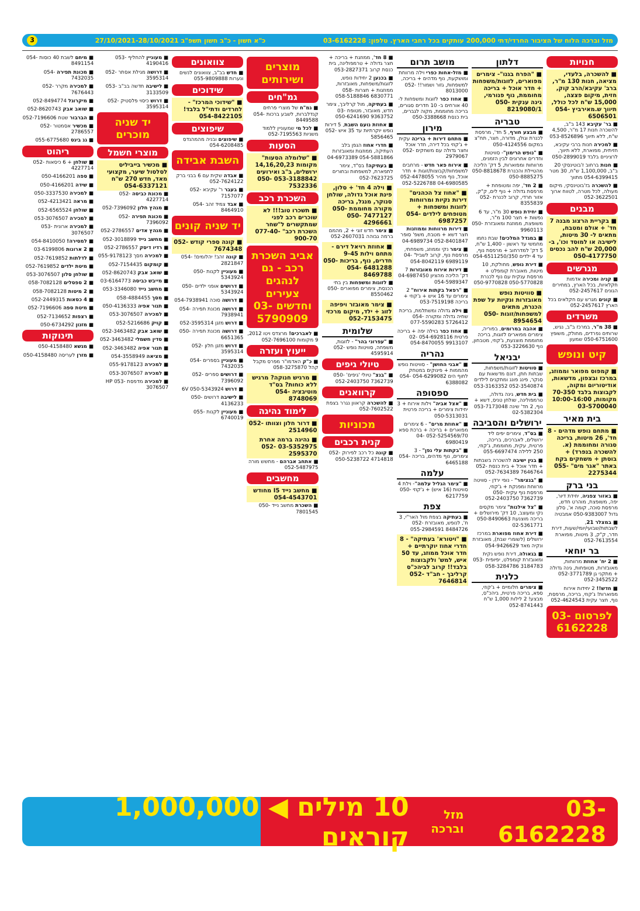מזל וברכה הלוח של הציבור החרדי/דתי 200,000 עותקים בכל רחבי הארץ. טלפון: 03-6162228 כ"א חשון - כ"ב חשון תשפ"ב 27/10/2021-28/10/2021 3
חנויות
■ להשכרה, בלעדי, מציאה, חנות 130 מ"ר, ברב' עקיבא/הרב קוק, חזית, מיקום פצצה, 15,000 ש"ח לכל כולל, תיווך ש.מאירביץ 054-6506501
■ בר' עקיבא 143 ב"ב, להשכרה חנות 17 מ"ר, 4,500 ש"ח, ללא תיווך 053-8526896
■ למכירה חנות ברבי עקיבא, חזיתית, מפוארת, ללא תיווך, לרציניים בלבד 050-2899019
■ חנות ברחוב ז'בוטינסקי 20 ב"ב, 1,100,000 ש"ח, 30 מטר 054-6399415 מתווך
■ להשכרה בז'בוטינסקי, מיקום מעולה, לכל מטרה, לטווח ארוך 052-3622501
מבנים
■ בקריית הרצוג מבנה 7 חד' + אולם ומטבח, מתאים ל- 30 מיטות, לישיבה או למוסד וכו', ב- 20,000 ש"ח להב נכסים 050-4177750
מגרשים
■ קניה ומכירה אדמות חקלאיות, בכל הארץ, במחירים הגונים 052-2457617
■ קונים מגרש עם חקלאים בכל הארץ 052-2457617
משרדים
■ 38 מ"ר, במרכז ב"ב, נגיש, שרותים נפרדים, מחולק, משופץ 050-6751600 שמעון
קיט ונופש
■ קמפוס מפואר וממוזג, במרכז ובצפון, מדשאות, אודיטוריום ומקוה, לקבוצות בלבד 70-350 מקומות, 10:00-16:00 03-5700040
בית מאיר
■ מתחם נופש מדהים - 8 חד', 26 מיטות, בריכה סגורה ומחוממת (א. להשכרה בנפרד) + בוסתן + משחקים בקח באתר "אגר מים" 055-2275344
בני ברק
■ באזור צפניה, יחידת דיור, יפה, משופצת, מוהרט חדש, מרפסת סוכה, קומה א', סלון גדול 050-9383007 אמבטיה
■ במצלר 21, לשבתות/שבועי/יומי/שעות, דירת חדר, ק"ק, 3 מיטות, מפוארת 052-7613554
בר יוחאי
■ 2 יח' אחוזת מרווחות, מאובזרות, מטופחות, גינה גדולה + מתקני גן 052-3771789 052-3452522
■ חדש!! 2 יחידות אירוח מפוארות! ג'קוזי, בריכה, מרפסת, נוף, חצר עקית 052-4624543
לפרסום 03-6162228
דלתון
■ "הפרח בגנו"- צימרים מפוארים, לזוגות/משפחות + חדר אוכל + בריכה מחוממת, נוף פנורמי, גינה ענקית 050-8219080/1
טבריה
■ מבצע חורף, 5 חד', מרפסת לכנרת וגולן, מדורה, חצר, תח"צ במקום 050-4124556
■ "נופש הרימון"- סוויטות וחדרים אחרונים לבין הזמנים, מרווחות ומפוארות, 5 דק' הליכה מהטיילת והכנרת 050-8818678 050-8885275
■ 2 חד', יפה ומטופחת + מרפסת גדולה + נוף לים, ק"ק, אזור חרדי, קרוב לכנרת 052-8355839
■ יחידת נופש 30 מ"ר, עד 6 נפשות + חצר 100 מ"ר, משופצת, ממוזגת ומאובזרת 050-9960113
■ במגדל המלכים! שבת נחמו מחמשי עד ראשון - 1,400 ש"ח, 5 דק' למדרחוב + מרפסת נוף, עד 4 ילדים 054-6511250/350
■ דירת נופש, מחולקת, 10 מיטות, מאוברת קומפלט + מרפסת ענקית עם נוף לכנרת 050-5770828 050-9770828
■ סוויטות נופש מאובזרות ונקיות על שפת הכנרת, מתאים למשפחות/זוגות 050-8954654
■ אהבה במרומים, בפוריה, צימרים מפוארים לזוגות, בריכה מחוממת מוצנעת, ג'קוזי, מטבחון, נוף 053-3226630
יבניאל
■ סוויטות לזוגות/משפחות, שבתות חתן, דונם מדשאות עם סנקר, פינג פונג ומתקנים לילדים 052-3540874 053-3163352
■ בית חדש, גינה גדולה, טרמפולינה, שולחן טניס, דשא + נוף, 2 חד' שינה 053-7173048 02-5382304
ירושלים והסביבה
■ בס"ד, צימרים יפים ליד ירושלים, לאברכים, בריכה, פרטית, עקית, מחוממת, ג'קוזי, 250 ללילה 055-6697474
■ בנין ישיבה להשכרה בשבתות + חדר אוכל + בית כנסת 052-7646764 052-7634389
■ "בנצימר" - נופי ירדן - סוויטה מרווחת ומפנקת + ג'קוזי, מרפסת נוף עקית 050-7362739 052-2403750
■ "צל אילנות" צימר מקסים נקי ומעוצב, 10 דק' מירושלים + בריכה מוצנעת 050-8490663 02-5361771
■ דירת אחוז מפוארת במרכז ירושלים (לשומרי שבת), מאובזרת ונקיה מאד 054-9426629
■ בגאולה, דירת נופש נקית ומאובזרת קומפלט, יפיופית 053-3184783 058-3284786
כלנית
■ צימרים חלומיים + ג'קוזי, ספא, בריכה פרטית, ביהכ"ס, מבצע! 2 לילות 1,000 ש"ח 052-8741443
מושב תרום
■ מזל-אחות כפרי וילה מרווחת ומושקעת, נוף מדהים + בריכה, למשפחות, גזור ושמור!! 052-8013000
■ אחוז כפר לזוגות ומשפחות ל- 40 אורחים ב- 10 חדרים סגורים, בריכה מחוממת, מקוה לגברים, בית כנסת 050-3388668
מירון
■ מתחם דירות + בריכה עקית + ג'קוזי בכל דירה, חדר אוכל וחצר גדולה עם משחקים 052-2979067
■ אירוח פאר חדש - מרחבים למשפחות/קבוצות/זוגות + חדר אוכל, נוף מהיר 052-4478055 04-6980585 052-5226788
■ "אחוז צל הכהנים" דירות נקיות ומרווחות לזוגות ומשפחות + מטופחים לילדים 054-6987257
■ דירות מרווחות וממוזגות חצר דשא + מטבח, משפ' סופר 052-8401847 04-6989734
■ צימר נקי וממוזג, משפחתי, מרפסת נוף, קרוב לשביל' 04-6989119 054-8042119
■ דירות אירוח מאובזרות 7 דק' הליכה מהציון 04-6987450 054-5989347
■ "רפאל בקתות אירוח" 2 צימרים עד 16 איש + ג'קוזי + בריכה 053-7519198
■ וילה גדולה ומשתלמת, בריכת שחיה גדולה ומקורה 054-5726412 077-5590283
■ אחוז כפר בוילה יפה + בריכה פרטית 054-6928116 02-9913107 054-8470055
נהריה
■ "אבני החושן" - סוויטות נופש מהממות + פינוקים במטחק לחוף הים 054-6299082 054-6388082
ספסופה
■ "אצל אביה" וילות אירוח + 3 יחידות צימרים + בריכה פרטית 050-5313031
■ "אחוזת מרים" - 6 צימרים מפוארים + בריכה + ברכת ספא 052-5254569/70 04-6980419
■ "בקתות עלי גפן" - 3 צימרים, נוף מדהים, בריכה 054-6465188
עלמה
■ "צימר הגליל עלמה"- וילת 4 סוויטות (16 איש) + ג'קוזי 050-6217759
צפת
■ בעתיקה בצפת מול האר"י, 3 ח', לנופש, מאובזרת 052-8484726 055-2984591
■ "ויטורא' בעתיקה" - 8 חדרי אחוז יוקרתיים + חדר אוכל ממוזג, עד 50 איש, למש' ולקבוצות בלבד!! קרוב לביהכ"ס קרליבך - חב"ד 052-7646814
■ 8 חד', ממוזגת + בריכה + חצר גדולה + טרמפולינה, בית כנסת קרוב 053-2827371
■ בכנען 2 יחידות נופש, לזוגות/משפחות, מאובזרות, ממוזגות + חצרות 058-6830771 058-5188846
■ בעתיקה, מול קרליבך, צימר חדש, מאובזר, מטופח 03-9363752 050-6241690
■ אחוזת נועם השבת, 5 דירות נופש יוקרתיות עד 35 איש 052-5856465
■ חדרי אחוז הגפן בלב העתיקה, ממוזגות ומאובזרות 054-5881866 04-6973389
■ בעתיקה! בס"ד, צימר לתפארת, למשפחות ובחורים 052-7623725
■ וילה 4 חד' + סלון, פינת אוכל גדולה, שולחן סנוקר, מנגל, בריכה מקורה מחוממת 050-7477127 050-4296661
■ צימר חדש זוגי + 2, מהמם ברמה גבוהה 052-2607031
■ אחוזת רויאל דירם - מתחם וילות 9-45 חדרים, נוף, בריכות 050-6481288 054-8469788
■ לזוגות ומשפחות בין בתי הכנסת, צימרים מפוארים 050-8550462
■ צימר מאובזר ויפיפה לזוג + ילד, מיקום מרכזי 052-7153475
שלומית
■ "עפרוני בהר" - לזוגות, משפחה, סוויטות נופש 052-4595914
טיולי גיפים
■ "בנצ" טיולי 'גיפים' 050-7362739 052-2403750
קרוואנים
■ להשכרה קראוון נגרר בצפת 052-7602522
מכוניות
קנית רכבים
■ קונה כל רכב לפירוק 052-4714818 050-5238722
מוצרים ושירותים
גמ"חים
■ גמ"ח של מוצרי פרחים קנדלברות, לשבע ברכות 054-8449588
■ לכל מי שמעוניין ללמוד משניות 052-7195563
הסעות
■ "שלומלה הסעות" מקומות 14,16,20,23 ירושלים, ב"ב ואירועים 053-3188842 050-7532336
השכרת רכב
■ תשכרו טוב!!! לא שוכרים רכב לפני שמתקשרים ל"שחר השכרת רכב" 077-40-900-70
אביב השכרת רכב - גם לנהגים צעירים וחדשים 03-5790909
■ לאברכים! מרצדס ויטו 2012, 9 מקומות 052-7696100
ייעוץ ועזרה
■ כ"ק האדמו"ר מפרס מקבל קהל 058-3275870
■ מרגיש חנוקה? מרגיש ללא כוחות? בס"ד מוטיבציה 054-8748069
לימוד נהיגה
■ דרור חלון וצוותו 052-2514960
■ נהיגה ברמה אחרת 03-5352975 052-2595370
■ אתחב אברהם - מחשש מורה 052-5487975
מחשבים
■ מחשב נייד I5 מחודש 054-4543701
■ השכרת מחשב נייד 050-7801545
צוואונים
■ חדש בב"ב, צוואונים לנשים ונערות 055-9809888
שידוכים
■ "שידוכי המרכז" - לחרדים ודתי"ל בלבד! 054-8422105
שיפוצים
■ שיפוצים ובניה מהמהנדס 054-6208485
השבת אבידה
■ אבדה שקית עם 6 בבני ברק 052-7624122
■ בעבר ר' עקיבא 052-7157077
■ אבד צמיד זהב 054-8464910
יד שניה קונים
■ קונה ספרי קודש 052-7674348
■ קונה זהב! יהלומים! 054-2821847
■ מעוניין לקנות 050-5343924
■ דרושים אופני ילדים 050-5343924
■ דרושה סוכה 054-7938941
■ דרושה מכונת תפירה 054-7938941
■ דרוש מזגן 052-3595314
■ דרושה מכונת תפירה 050-6651365
■ דרוש מזגן חלון 052-3595314
■ מעוניין בספרים 054-7432035
■ דרושים ספרים 052-7396092
■ דרוש 6V 050-5343924
■ לישיבה דרושים 050-4136233
■ מעוניין לקנות 055-6740019
■ מעוניין להחליף 053-4190416
■ דרושה מגילת אסתר 052-3595314
■ לישיבה חדשה בב"ב 053-3133509
■ דרוש כיסוי פלסטיק 052-3595314
יד שניה מוכרים
מוצרי חשמל
■ מכשיר בייביליס לסלסול שיער, מקצועי מאד, חדש 270 ש"ח 054-6337121
■ מכונת כביסה 052-4227714
■ מגהץ חלון 052-7396092
■ מכונת תפירה 052-7396092
■ מגהץ אדים 052-2786557
■ מחשב נייד 052-3018899
■ רדיו דיסק 052-2786557
■ למכירה מסך 055-9178123
■ קומקום 052-7154435
■ שואב אבק 052-8620743
■ מייבש כביסה 03-6164773
■ מחשב נייד 053-3346080
■ מסך 058-4884455
■ תנור אפיה 050-4136333
■ למכירה 053-3076507
■ קויק 052-5216686
■ שואב אבק 052-3463482
■ סדין חשמלי 052-3463482
■ תנור אפיה 052-3463482
■ מציאה 054-3558949
■ למכירה 055-9178123
■ למכירה 053-3076507
■ למכירה מדפסת HP 053-3076507
■ מיחם לשבת 40 כוסות 054-8491154
■ מכונת תפירה 054-7432035
■ למכירה מקרר 052-7676443
■ מיקרוגל 052-8494774
■ שואב אבק 052-8620743
■ הברבור שטח 052-7196606
■ מכשיר אסמטור 052-2786557
■ גג ביגס 055-6775680
ריהוט
■ שולחן + 6 כיסאות 052-4227714
■ ספה 050-4166201
■ שידה 050-4166201
■ למכירה 050-3337530
■ מראה 052-4213421
■ שולחן 052-6565524
■ למכירה 053-3076507
■ למכירה ארונית 053-3076507
■ למסירה! 054-8410050
■ 2 ארונות 03-6199806
■ לדלתות 052-7619852
■ מיטת ילדים 052-7619852
■ שולחן סלון 053-3076507
■ 2 ספסלים 058-7082128
■ 2 מיטות 058-7082128
■ 4 כסאות 052-2449315
■ מיטת ספה 052-7196606
■ רצפות 052-7134652
■ מזנון 050-6734292
תינוקות
■ מנשא 050-4158480
■ מזרן לעריסה 050-4158480
03-6162228 מזל וברכה 10 מילים ◀ 1,000,000 קוראים